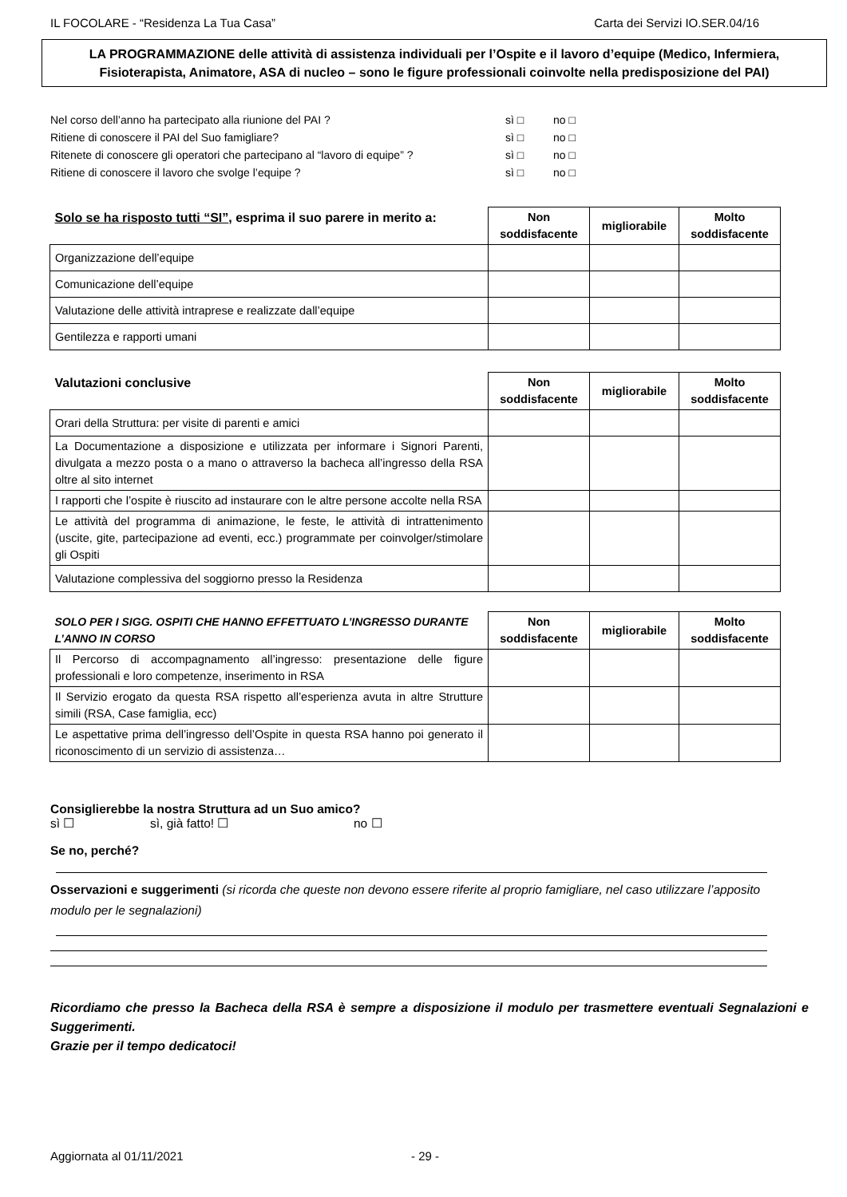IL FOCOLARE - “Residenza La Tua Casa” Carta dei Servizi IO.SER.04/16
LA PROGRAMMAZIONE delle attività di assistenza individuali per l’Ospite e il lavoro d’equipe (Medico, Infermiera, Fisioterapista, Animatore, ASA di nucleo – sono le figure professionali coinvolte nella predisposizione del PAI)
Nel corso dell’anno ha partecipato alla riunione del PAI ? sì □ no □
Ritiene di conoscere il PAI del Suo famigliare? sì □ no □
Ritenete di conoscere gli operatori che partecipano al “lavoro di equipe” ? sì □ no □
Ritiene di conoscere il lavoro che svolge l’equipe ? sì □ no □
| Solo se ha risposto tutti “SI” , esprima il suo parere in merito a: | Non soddisfacente | migliorabile | Molto soddisfacente |
| --- | --- | --- | --- |
| Organizzazione dell’equipe | | | |
| Comunicazione dell’equipe | | | |
| Valutazione delle attività intraprese e realizzate dall’equipe | | | |
| Gentilezza e rapporti umani | | | |
| Valutazioni conclusive | Non soddisfacente | migliorabile | Molto soddisfacente |
| --- | --- | --- | --- |
| Orari della Struttura: per visite di parenti e amici | | | |
| La Documentazione a disposizione e utilizzata per informare i Signori Parenti, divulgata a mezzo posta o a mano o attraverso la bacheca all’ingresso della RSA oltre al sito internet | | | |
| I rapporti che l’ospite è riuscito ad instaurare con le altre persone accolte nella RSA | | | |
| Le attività del programma di animazione, le feste, le attività di intrattenimento (uscite, gite, partecipazione ad eventi, ecc.) programmate per coinvolger/stimolare gli Ospiti | | | |
| Valutazione complessiva del soggiorno presso la Residenza | | | |
| SOLO PER I SIGG. OSPITI CHE HANNO EFFETTUATO L’INGRESSO DURANTE L’ANNO IN CORSO | Non soddisfacente | migliorabile | Molto soddisfacente |
| --- | --- | --- | --- |
| Il Percorso di accompagnamento all’ingresso: presentazione delle figure professionali e loro competenze, inserimento in RSA | | | |
| Il Servizio erogato da questa RSA rispetto all’esperienza avuta in altre Strutture simili (RSA, Case famiglia, ecc) | | | |
| Le aspettative prima dell’ingresso dell’Ospite in questa RSA hanno poi generato il riconoscimento di un servizio di assistenza… | | | |
Consiglierebbe la nostra Struttura ad un Suo amico?
sì ☐ sì, già fatto! ☐ no ☐
Se no, perché?
Osservazioni e suggerimenti (si ricorda che queste non devono essere riferite al proprio famigliare, nel caso utilizzare l’apposito modulo per le segnalazioni)
Ricordiamo che presso la Bacheca della RSA è sempre a disposizione il modulo per trasmettere eventuali Segnalazioni e Suggerimenti.
Grazie per il tempo dedicatoci!
Aggiornata al 01/11/2021 - 29 -